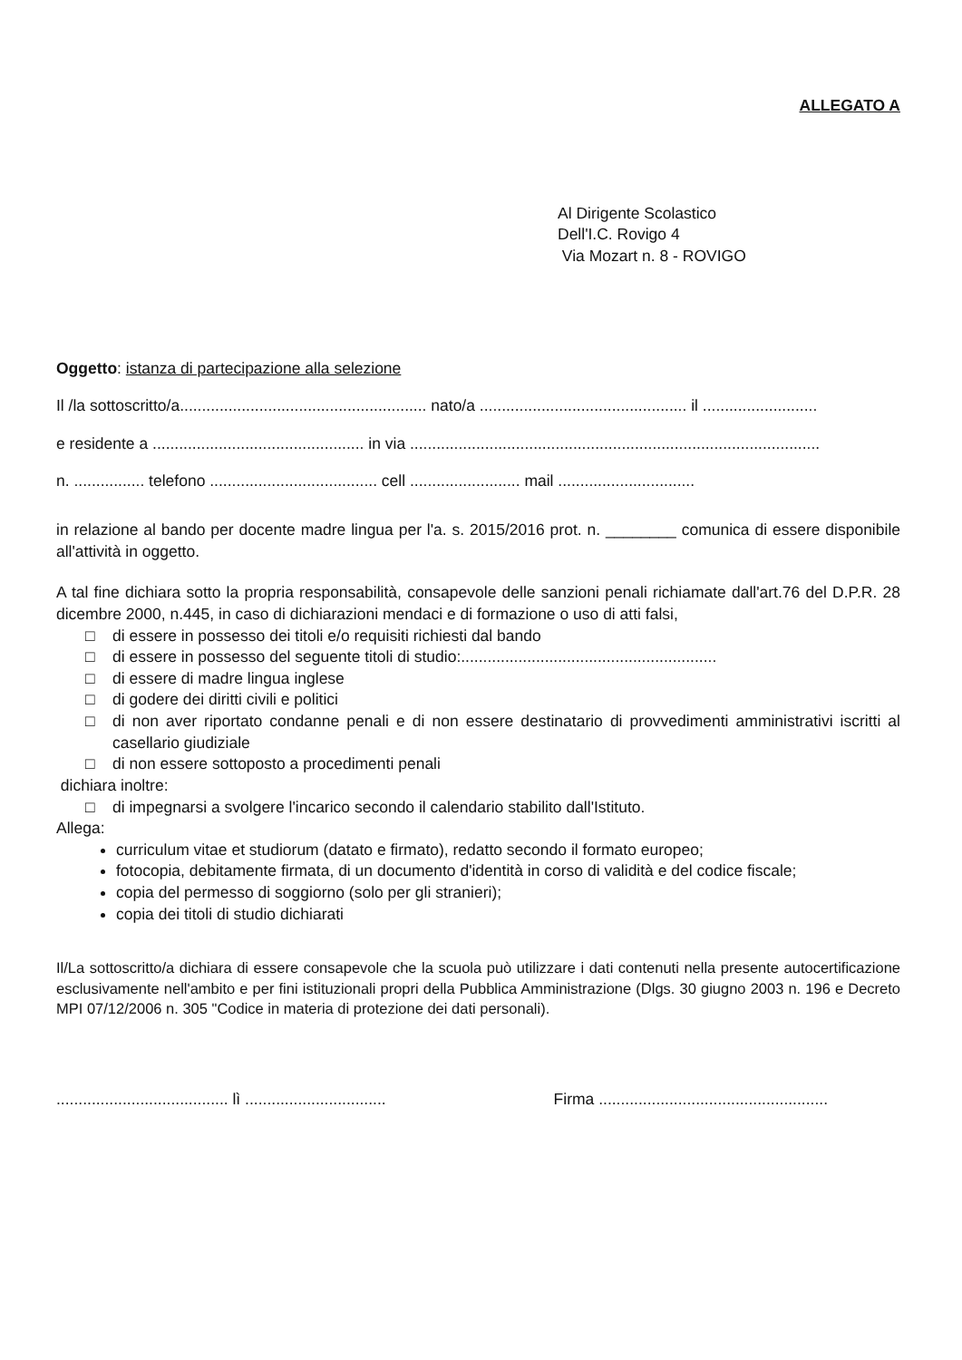ALLEGATO A
Al Dirigente Scolastico
Dell'I.C. Rovigo 4
Via Mozart n. 8 - ROVIGO
Oggetto: istanza di partecipazione alla selezione
Il /la sottoscritto/a........................................................ nato/a ............................................... il ..........................
e residente a ................................................ in via .............................................................................................
n. ................ telefono ...................................... cell ......................... mail ...............................
in relazione al bando per docente madre lingua per l'a. s. 2015/2016 prot. n. ________ comunica di essere disponibile all'attività in oggetto.
A tal fine dichiara sotto la propria responsabilità, consapevole delle sanzioni penali richiamate dall'art.76 del D.P.R. 28 dicembre 2000, n.445, in caso di dichiarazioni mendaci e di formazione o uso di atti falsi,
□ di essere in possesso dei titoli e/o requisiti richiesti dal bando
□ di essere in possesso del seguente titoli di studio:..........................................................
□ di essere di madre lingua inglese
□ di godere dei diritti civili e politici
□ di non aver riportato condanne penali e di non essere destinatario di provvedimenti amministrativi iscritti al casellario giudiziale
□ di non essere sottoposto a procedimenti penali
dichiara inoltre:
□ di impegnarsi a svolgere l'incarico secondo il calendario stabilito dall'Istituto.
Allega:
curriculum vitae et studiorum (datato e firmato), redatto secondo il formato europeo;
fotocopia, debitamente firmata, di un documento d'identità in corso di validità e del codice fiscale;
copia del permesso di soggiorno (solo per gli stranieri);
copia dei titoli di studio dichiarati
Il/La sottoscritto/a dichiara di essere consapevole che la scuola può utilizzare i dati contenuti nella presente autocertificazione esclusivamente nell'ambito e per fini istituzionali propri della Pubblica Amministrazione (Dlgs. 30 giugno 2003 n. 196 e Decreto MPI 07/12/2006 n. 305 "Codice in materia di protezione dei dati personali).
....................................... lì ................................ Firma ....................................................